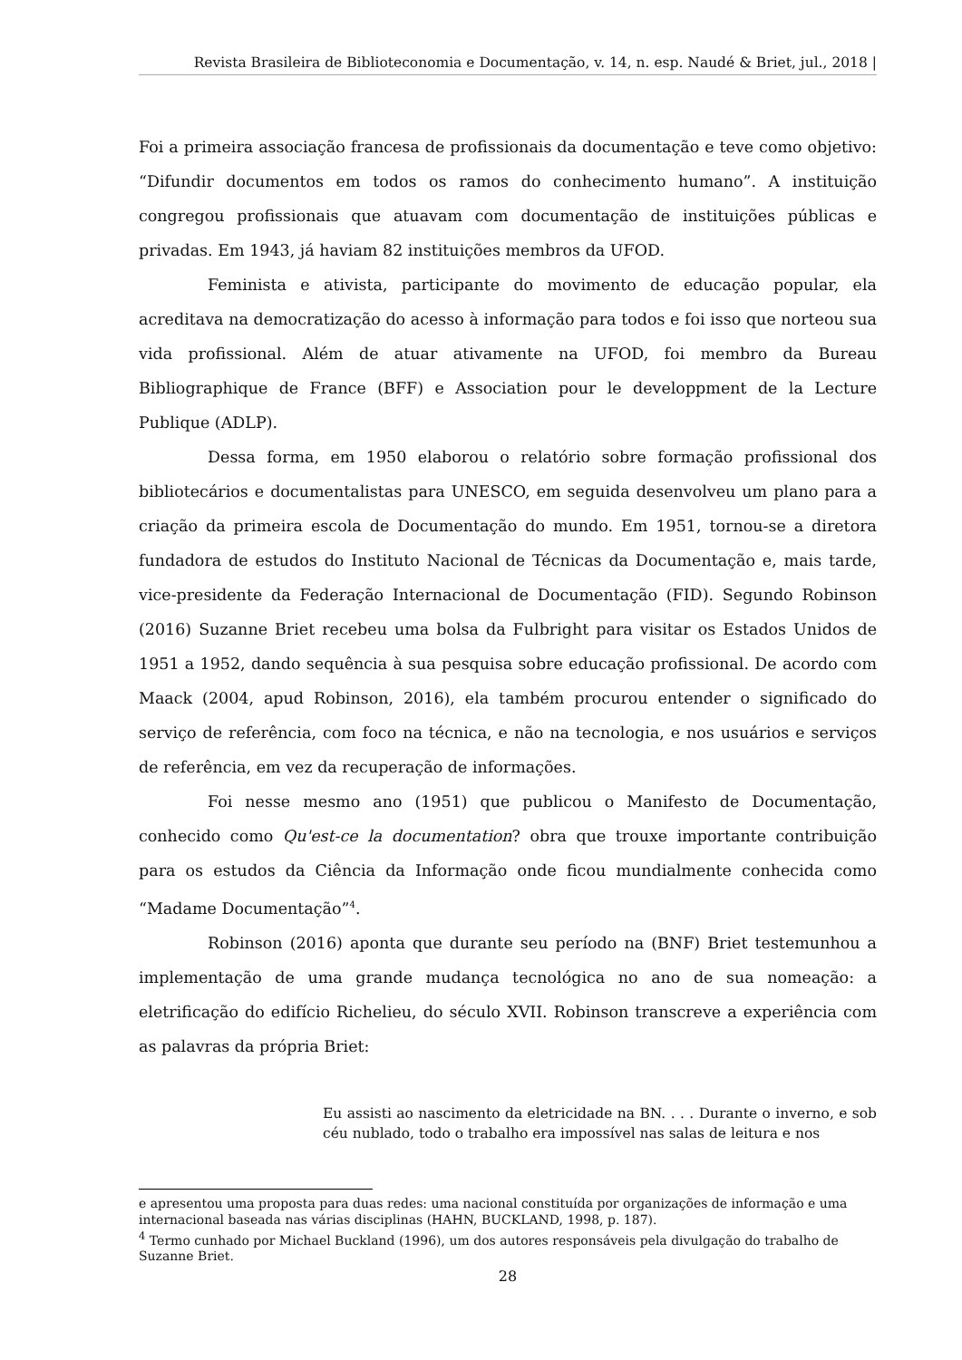Revista Brasileira de Biblioteconomia e Documentação, v. 14, n. esp. Naudé & Briet, jul., 2018 |
Foi a primeira associação francesa de profissionais da documentação e teve como objetivo: “Difundir documentos em todos os ramos do conhecimento humano”. A instituição congregou profissionais que atuavam com documentação de instituições públicas e privadas. Em 1943, já haviam 82 instituições membros da UFOD.
Feminista e ativista, participante do movimento de educação popular, ela acreditava na democratização do acesso à informação para todos e foi isso que norteou sua vida profissional. Além de atuar ativamente na UFOD, foi membro da Bureau Bibliographique de France (BFF) e Association pour le developpment de la Lecture Publique (ADLP).
Dessa forma, em 1950 elaborou o relatório sobre formação profissional dos bibliotecários e documentalistas para UNESCO, em seguida desenvolveu um plano para a criação da primeira escola de Documentação do mundo. Em 1951, tornou-se a diretora fundadora de estudos do Instituto Nacional de Técnicas da Documentação e, mais tarde, vice-presidente da Federação Internacional de Documentação (FID). Segundo Robinson (2016) Suzanne Briet recebeu uma bolsa da Fulbright para visitar os Estados Unidos de 1951 a 1952, dando sequência à sua pesquisa sobre educação profissional. De acordo com Maack (2004, apud Robinson, 2016), ela também procurou entender o significado do serviço de referência, com foco na técnica, e não na tecnologia, e nos usuários e serviços de referência, em vez da recuperação de informações.
Foi nesse mesmo ano (1951) que publicou o Manifesto de Documentação, conhecido como Qu'est-ce la documentation? obra que trouxe importante contribuição para os estudos da Ciência da Informação onde ficou mundialmente conhecida como “Madame Documentação”<sup>4</sup>.
Robinson (2016) aponta que durante seu período na (BNF) Briet testemunhou a implementação de uma grande mudança tecnológica no ano de sua nomeação: a eletrificação do edifício Richelieu, do século XVII. Robinson transcreve a experiência com as palavras da própria Briet:
Eu assisti ao nascimento da eletricidade na BN. . . . Durante o inverno, e sob céu nublado, todo o trabalho era impossível nas salas de leitura e nos
e apresentou uma proposta para duas redes: uma nacional constituída por organizações de informação e uma internacional baseada nas várias disciplinas (HAHN, BUCKLAND, 1998, p. 187).
<sup>4</sup> Termo cunhado por Michael Buckland (1996), um dos autores responsáveis pela divulgação do trabalho de Suzanne Briet.
28